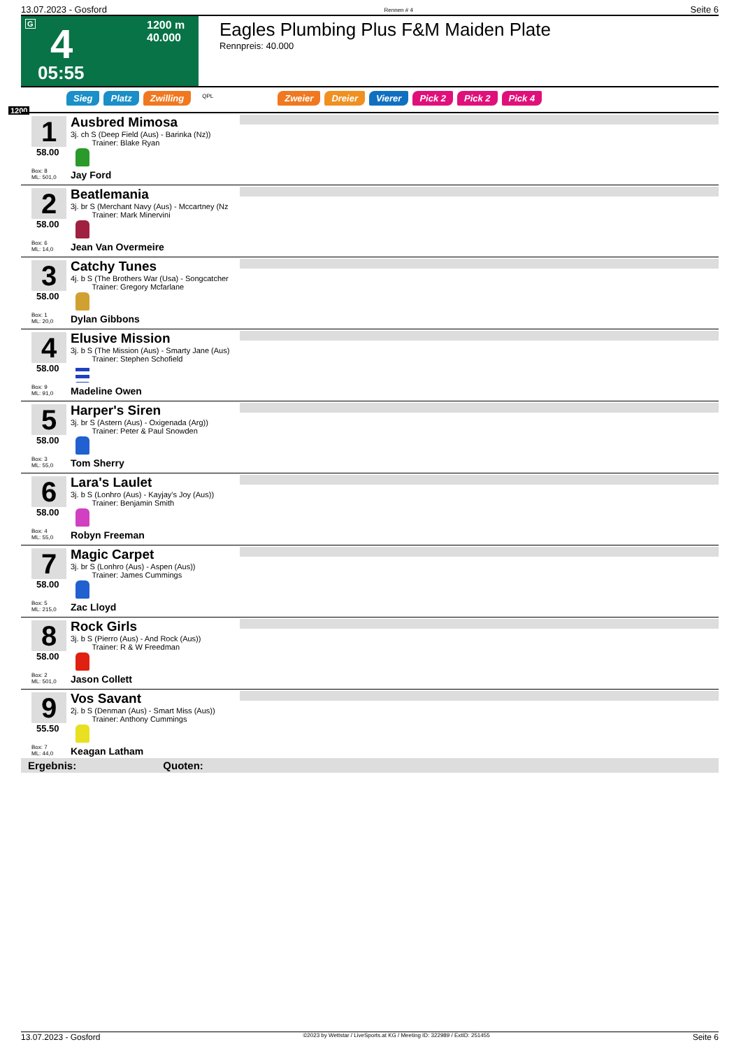13.07.2023 - Gosford Rennen # 4 Seite 6
G 4 1200 m
40.000
05:55
Eagles Plumbing Plus F&M Maiden Plate
Rennpreis: 40.000
Sieg Platz Zwilling QPL Zweier Dreier Vierer Pick 2 Pick 2 Pick 4
1200
1
58.00
Box: 8
ML: 501,0
Ausbred Mimosa
3j. ch S (Deep Field (Aus) - Barinka (Nz))
Trainer: Blake Ryan
Jay Ford
2
58.00
Box: 6
ML: 14,0
Beatlemania
3j. br S (Merchant Navy (Aus) - Mccartney (Nz
Trainer: Mark Minervini
Jean Van Overmeire
3
58.00
Box: 1
ML: 20,0
Catchy Tunes
4j. b S (The Brothers War (Usa) - Songcatcher
Trainer: Gregory Mcfarlane
Dylan Gibbons
4
58.00
Box: 9
ML: 91,0
Elusive Mission
3j. b S (The Mission (Aus) - Smarty Jane (Aus)
Trainer: Stephen Schofield
Madeline Owen
5
58.00
Box: 3
ML: 55,0
Harper's Siren
3j. br S (Astern (Aus) - Oxigenada (Arg))
Trainer: Peter & Paul Snowden
Tom Sherry
6
58.00
Box: 4
ML: 55,0
Lara's Laulet
3j. b S (Lonhro (Aus) - Kayjay's Joy (Aus))
Trainer: Benjamin Smith
Robyn Freeman
7
58.00
Box: 5
ML: 215,0
Magic Carpet
3j. br S (Lonhro (Aus) - Aspen (Aus))
Trainer: James Cummings
Zac Lloyd
8
58.00
Box: 2
ML: 501,0
Rock Girls
3j. b S (Pierro (Aus) - And Rock (Aus))
Trainer: R & W Freedman
Jason Collett
9
55.50
Box: 7
ML: 44,0
Vos Savant
2j. b S (Denman (Aus) - Smart Miss (Aus))
Trainer: Anthony Cummings
Keagan Latham
Ergebnis: Quoten:
13.07.2023 - Gosford ©2023 by Wettstar / LiveSports.at KG / Meeting ID: 322989 / ExtID: 251455 Seite 6